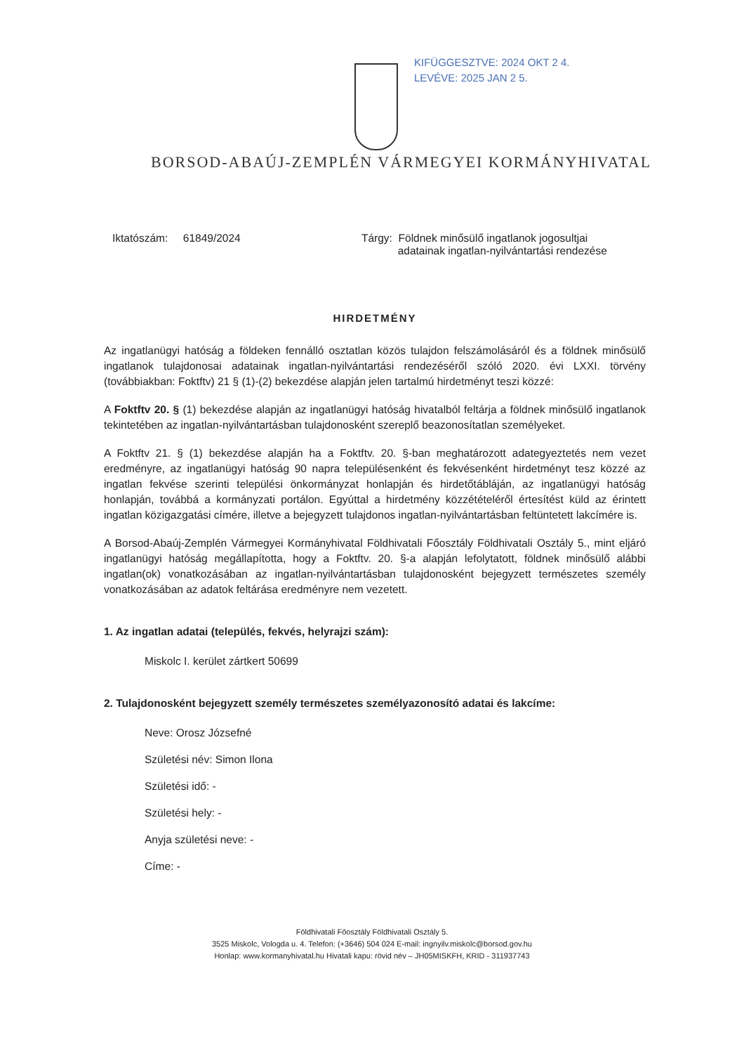KIFÜGGESZTVE: 2024 OKT 2 4.
LEVÉVE: 2025 JAN 2 5.
BORSOD-ABAÚJ-ZEMPLÉN VÁRMEGYEI KORMÁNYHIVATAL
Iktatószám: 61849/2024 Tárgy: Földnek minősülő ingatlanok jogosultjai
adatainak ingatlan-nyilvántartási rendezése
HIRDETMÉNY
Az ingatlanügyi hatóság a földeken fennálló osztatlan közös tulajdon felszámolásáról és a földnek minősülő ingatlanok tulajdonosai adatainak ingatlan-nyilvántartási rendezéséről szóló 2020. évi LXXI. törvény (továbbiakban: Foktftv) 21 § (1)-(2) bekezdése alapján jelen tartalmú hirdetményt teszi közzé:
A Foktftv 20. § (1) bekezdése alapján az ingatlanügyi hatóság hivatalból feltárja a földnek minősülő ingatlanok tekintetében az ingatlan-nyilvántartásban tulajdonosként szereplő beazonosítatlan személyeket.
A Foktftv 21. § (1) bekezdése alapján ha a Foktftv. 20. §-ban meghatározott adategyeztetés nem vezet eredményre, az ingatlanügyi hatóság 90 napra településenként és fekvésenként hirdetményt tesz közzé az ingatlan fekvése szerinti települési önkormányzat honlapján és hirdetőtábláján, az ingatlanügyi hatóság honlapján, továbbá a kormányzati portálon. Egyúttal a hirdetmény közzétételéről értesítést küld az érintett ingatlan közigazgatási címére, illetve a bejegyzett tulajdonos ingatlan-nyilvántartásban feltüntetett lakcímére is.
A Borsod-Abaúj-Zemplén Vármegyei Kormányhivatal Földhivatali Főosztály Földhivatali Osztály 5., mint eljáró ingatlanügyi hatóság megállapította, hogy a Foktftv. 20. §-a alapján lefolytatott, földnek minősülő alábbi ingatlan(ok) vonatkozásában az ingatlan-nyilvántartásban tulajdonosként bejegyzett természetes személy vonatkozásában az adatok feltárása eredményre nem vezetett.
1. Az ingatlan adatai (település, fekvés, helyrajzi szám):
Miskolc I. kerület zártkert 50699
2. Tulajdonosként bejegyzett személy természetes személyazonosító adatai és lakcíme:
Neve: Orosz Józsefné
Születési név: Simon Ilona
Születési idő: -
Születési hely: -
Anyja születési neve: -
Címe: -
Földhivatali Főosztály Földhivatali Osztály 5.
3525 Miskolc, Vologda u. 4. Telefon: (+3646) 504 024 E-mail: ingnyilv.miskolc@borsod.gov.hu
Honlap: www.kormanyhivatal.hu Hivatali kapu: rövid név – JH05MISKFH, KRID - 311937743